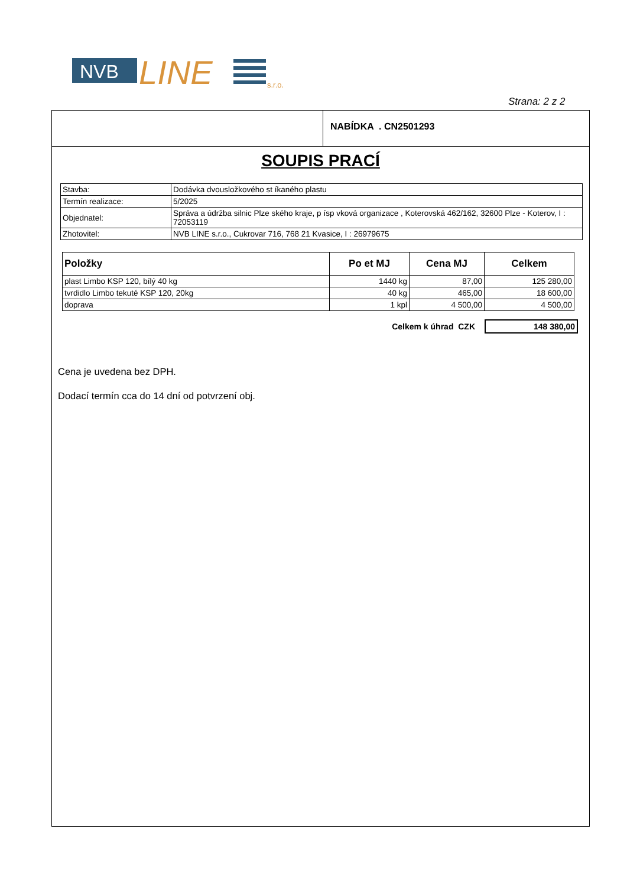NVB
LINE
s.r.o.
Strana: 2 z 2
NABÍDKA . CN2501293
SOUPIS PRACÍ
| Stavba: | Dodávka dvousložkového st íkaného plastu |
| Termín realizace: | 5/2025 |
| Objednatel: | Správa a údržba silnic Plze ského kraje, p ísp vková organizace , Koterovská 462/162, 32600 Plze - Koterov, I : 72053119 |
| Zhotovitel: | NVB LINE s.r.o., Cukrovar 716, 768 21 Kvasice, I : 26979675 |
| Položky | Po et MJ | Cena MJ | Celkem |
| --- | --- | --- | --- |
| plast Limbo KSP 120, bílý 40 kg | 1440 kg | 87,00 | 125 280,00 |
| tvrdidlo Limbo tekuté KSP 120, 20kg | 40 kg | 465,00 | 18 600,00 |
| doprava | 1 kpl | 4 500,00 | 4 500,00 |
Celkem k úhrad CZK 148 380,00
Cena je uvedena bez DPH.
Dodací termín cca do 14 dní od potvrzení obj.